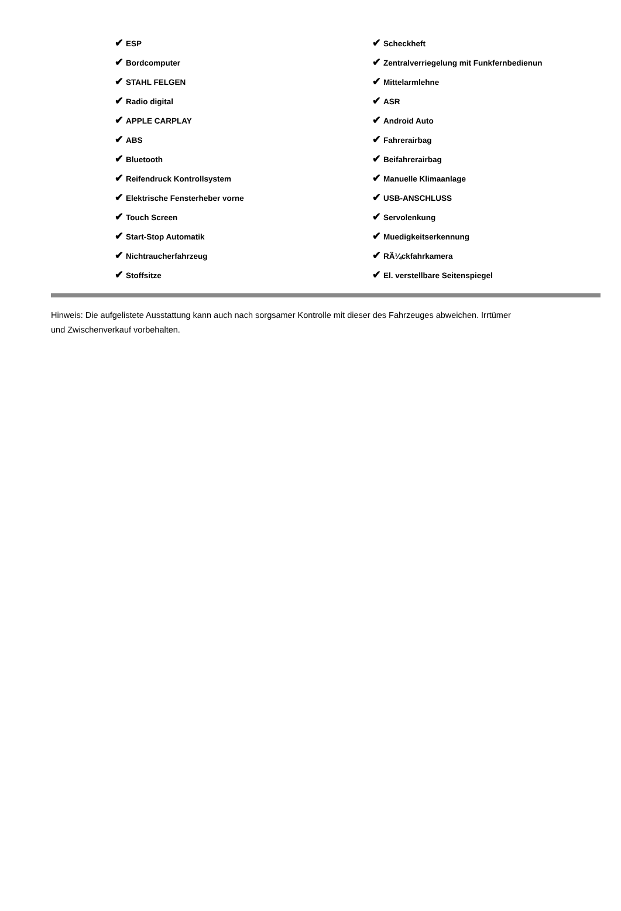| ✔ ESP | ✔ Scheckheft |
| ✔ Bordcomputer | ✔ Zentralverriegelung mit Funkfernbedienun |
| ✔ STAHL FELGEN | ✔ Mittelarmlehne |
| ✔ Radio digital | ✔ ASR |
| ✔ APPLE CARPLAY | ✔ Android Auto |
| ✔ ABS | ✔ Fahrerairbag |
| ✔ Bluetooth | ✔ Beifahrerairbag |
| ✔ Reifendruck Kontrollsystem | ✔ Manuelle Klimaanlage |
| ✔ Elektrische Fensterheber vorne | ✔ USB-ANSCHLUSS |
| ✔ Touch Screen | ✔ Servolenkung |
| ✔ Start-Stop Automatik | ✔ Muedigkeitserkennung |
| ✔ Nichtraucherfahrzeug | ✔ RÃ¼ckfahrkamera |
| ✔ Stoffsitze | ✔ El. verstellbare Seitenspiegel |
Hinweis: Die aufgelistete Ausstattung kann auch nach sorgsamer Kontrolle mit dieser des Fahrzeuges abweichen. Irrtümer und Zwischenverkauf vorbehalten.